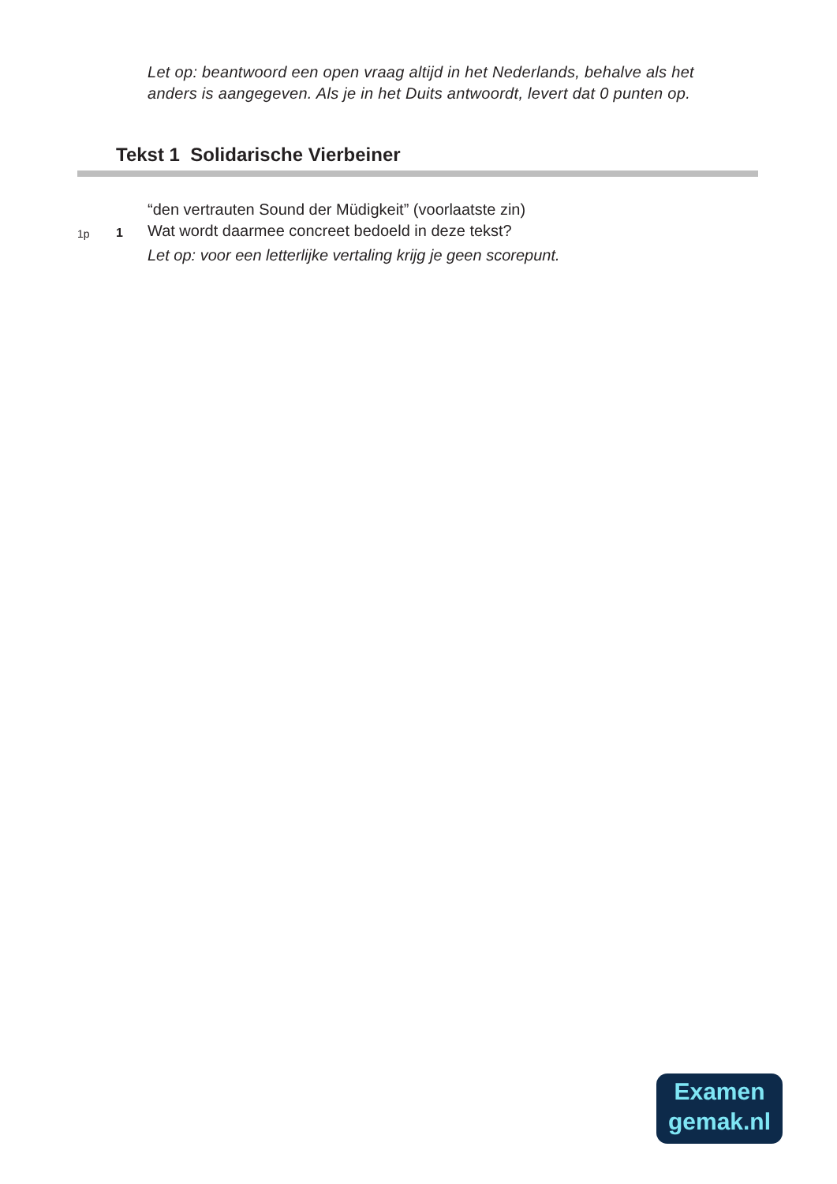Let op: beantwoord een open vraag altijd in het Nederlands, behalve als het
anders is aangegeven. Als je in het Duits antwoordt, levert dat 0 punten op.
Tekst 1 Solidarische Vierbeiner
“den vertrauten Sound der Müdigkeit” (voorlaatste zin)
1p 1
Wat wordt daarmee concreet bedoeld in deze tekst?
Let op: voor een letterlijke vertaling krijg je geen scorepunt.
Examen
gemak.nl